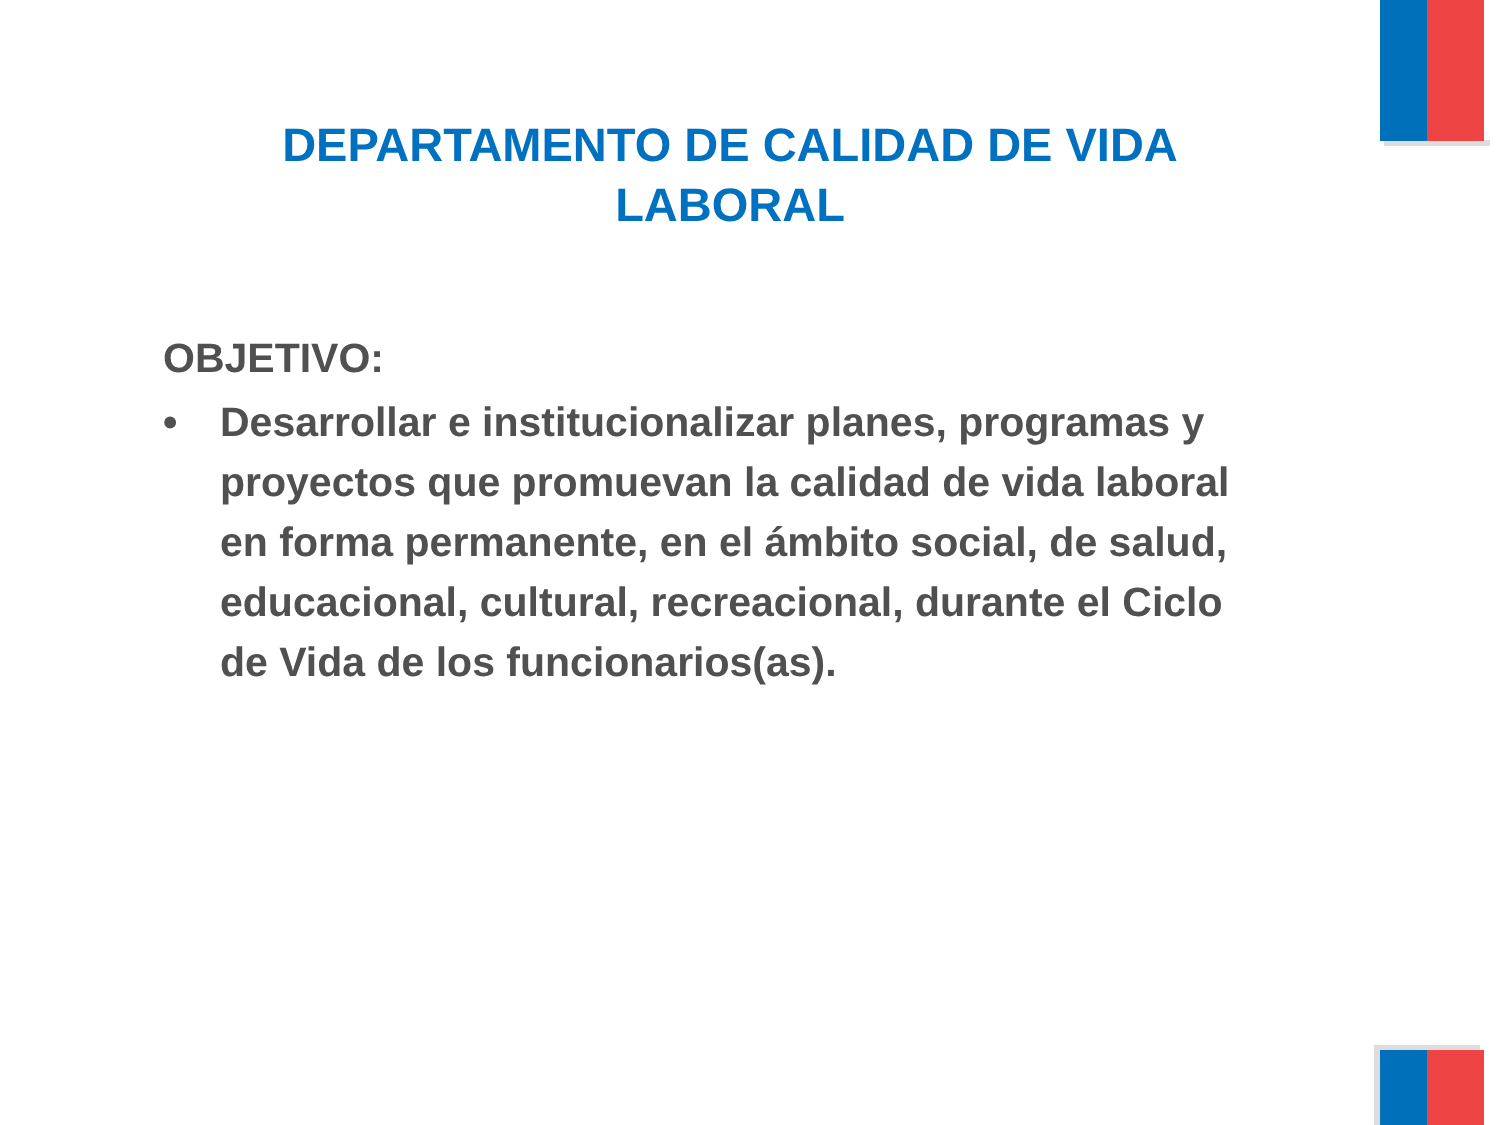DEPARTAMENTO DE CALIDAD DE VIDA LABORAL
OBJETIVO:
• Desarrollar e institucionalizar planes, programas y proyectos que promuevan la calidad de vida laboral en forma permanente, en el ámbito social, de salud, educacional, cultural, recreacional, durante el Ciclo de Vida de los funcionarios(as).